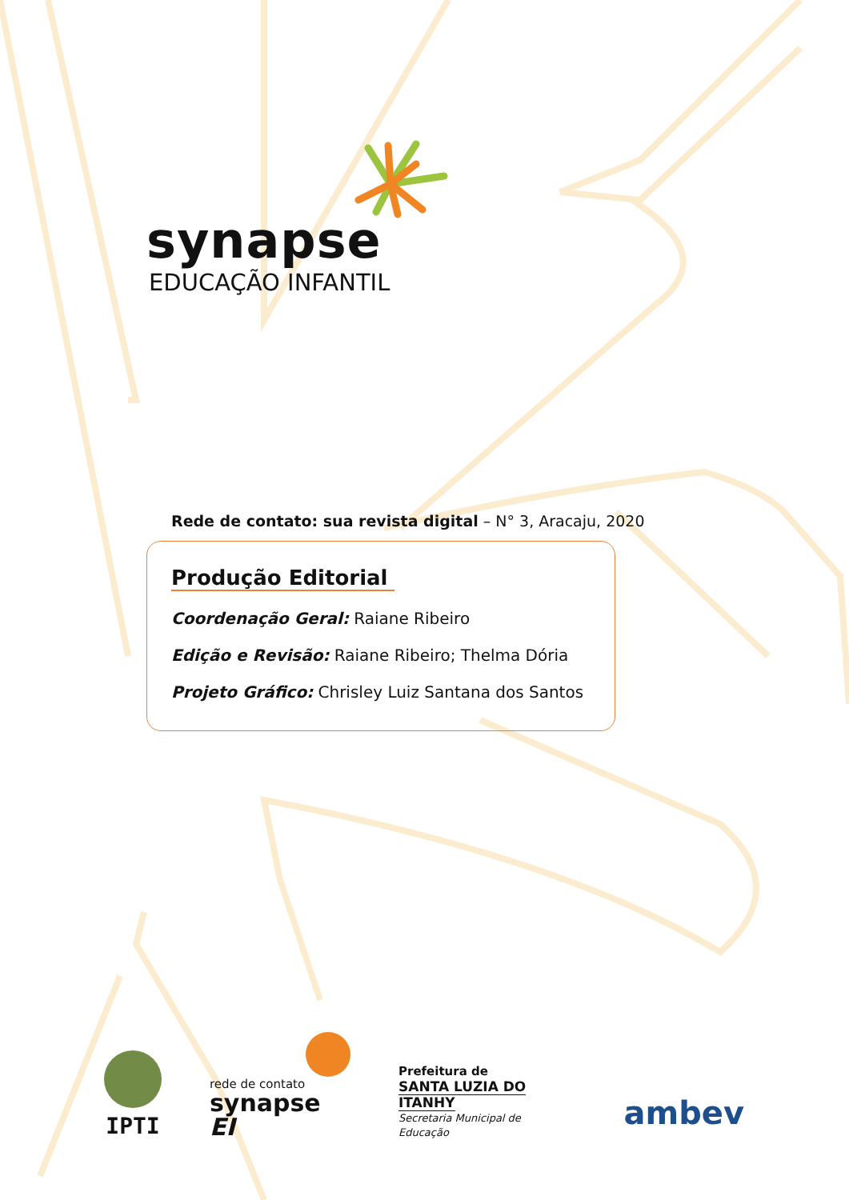synapse
EDUCAÇÃO INFANTIL
Rede de contato: sua revista digital – N° 3, Aracaju, 2020
Produção Editorial
Coordenação Geral: Raiane Ribeiro
Edição e Revisão: Raiane Ribeiro; Thelma Dória
Projeto Gráfico: Chrisley Luiz Santana dos Santos
IPTI
rede de contato
synapse EI
Prefeitura de
SANTA LUZIA DO ITANHY
Secretaria Municipal de Educação
ambev